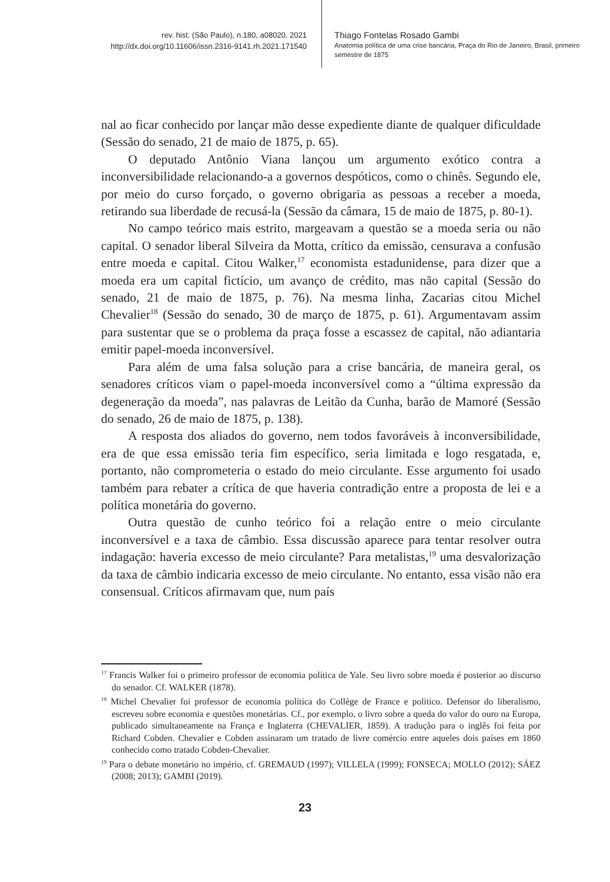rev. hist. (São Paulo), n.180, a08020, 2021
http://dx.doi.org/10.11606/issn.2316-9141.rh.2021.171540
Thiago Fontelas Rosado Gambi
Anatomia política de uma crise bancária, Praça do Rio de Janeiro, Brasil, primeiro semestre de 1875
nal ao ficar conhecido por lançar mão desse expediente diante de qualquer dificuldade (Sessão do senado, 21 de maio de 1875, p. 65).
O deputado Antônio Viana lançou um argumento exótico contra a inconversibilidade relacionando-a a governos despóticos, como o chinês. Segundo ele, por meio do curso forçado, o governo obrigaria as pessoas a receber a moeda, retirando sua liberdade de recusá-la (Sessão da câmara, 15 de maio de 1875, p. 80-1).
No campo teórico mais estrito, margeavam a questão se a moeda seria ou não capital. O senador liberal Silveira da Motta, crítico da emissão, censurava a confusão entre moeda e capital. Citou Walker,<sup>17</sup> economista estadunidense, para dizer que a moeda era um capital fictício, um avanço de crédito, mas não capital (Sessão do senado, 21 de maio de 1875, p. 76). Na mesma linha, Zacarias citou Michel Chevalier<sup>18</sup> (Sessão do senado, 30 de março de 1875, p. 61). Argumentavam assim para sustentar que se o problema da praça fosse a escassez de capital, não adiantaria emitir papel-moeda inconversível.
Para além de uma falsa solução para a crise bancária, de maneira geral, os senadores críticos viam o papel-moeda inconversível como a “última expressão da degeneração da moeda”, nas palavras de Leitão da Cunha, barão de Mamoré (Sessão do senado, 26 de maio de 1875, p. 138).
A resposta dos aliados do governo, nem todos favoráveis à inconversibilidade, era de que essa emissão teria fim específico, seria limitada e logo resgatada, e, portanto, não comprometeria o estado do meio circulante. Esse argumento foi usado também para rebater a crítica de que haveria contradição entre a proposta de lei e a política monetária do governo.
Outra questão de cunho teórico foi a relação entre o meio circulante inconversível e a taxa de câmbio. Essa discussão aparece para tentar resolver outra indagação: haveria excesso de meio circulante? Para metalistas,<sup>19</sup> uma desvalorização da taxa de câmbio indicaria excesso de meio circulante. No entanto, essa visão não era consensual. Críticos afirmavam que, num país
<sup>17</sup> Francis Walker foi o primeiro professor de economia política de Yale. Seu livro sobre moeda é posterior ao discurso do senador. Cf. WALKER (1878).
<sup>18</sup> Michel Chevalier foi professor de economia política do Collège de France e político. Defensor do liberalismo, escreveu sobre economia e questões monetárias. Cf., por exemplo, o livro sobre a queda do valor do ouro na Europa, publicado simultaneamente na França e Inglaterra (CHEVALIER, 1859). A tradução para o inglês foi feita por Richard Cobden. Chevalier e Cobden assinaram um tratado de livre comércio entre aqueles dois países em 1860 conhecido como tratado Cobden-Chevalier.
<sup>19</sup> Para o debate monetário no império, cf. GREMAUD (1997); VILLELA (1999); FONSECA; MOLLO (2012); SÁEZ (2008; 2013); GAMBI (2019).
23